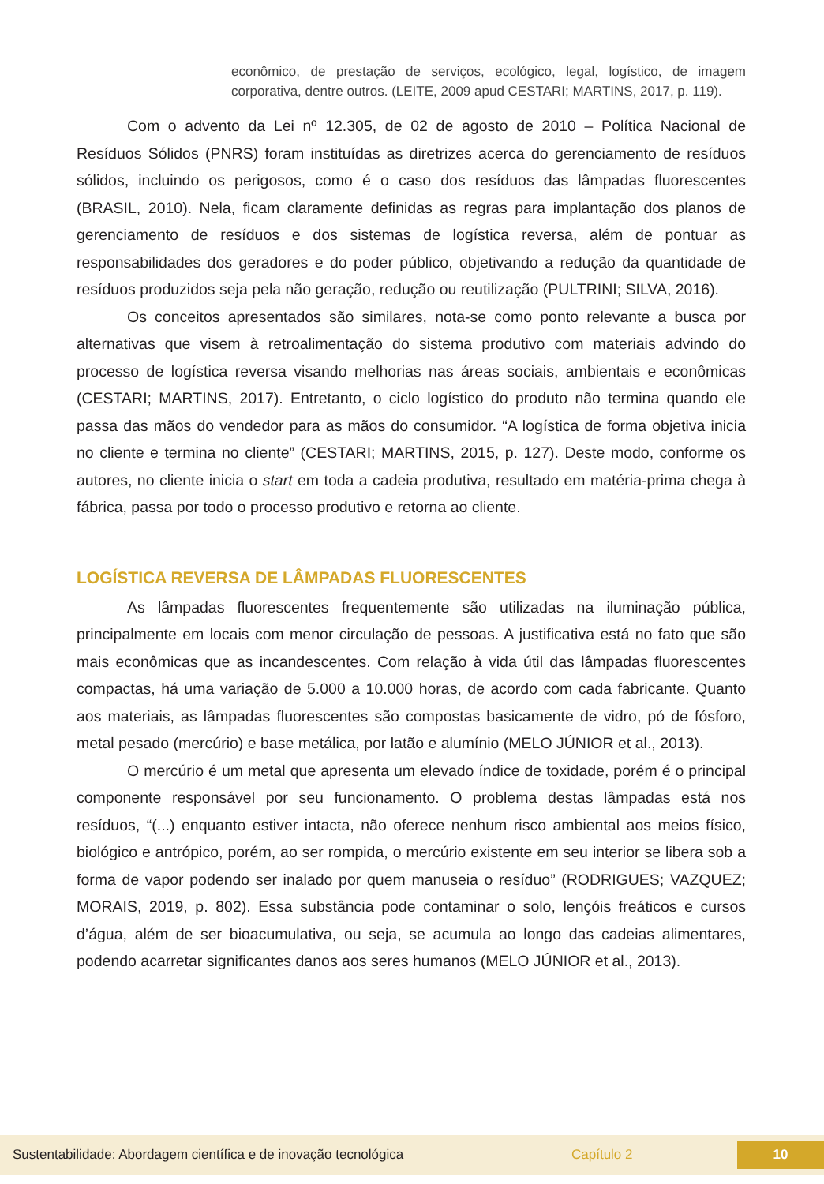econômico, de prestação de serviços, ecológico, legal, logístico, de imagem corporativa, dentre outros. (LEITE, 2009 apud CESTARI; MARTINS, 2017, p. 119).
Com o advento da Lei nº 12.305, de 02 de agosto de 2010 – Política Nacional de Resíduos Sólidos (PNRS) foram instituídas as diretrizes acerca do gerenciamento de resíduos sólidos, incluindo os perigosos, como é o caso dos resíduos das lâmpadas fluorescentes (BRASIL, 2010). Nela, ficam claramente definidas as regras para implantação dos planos de gerenciamento de resíduos e dos sistemas de logística reversa, além de pontuar as responsabilidades dos geradores e do poder público, objetivando a redução da quantidade de resíduos produzidos seja pela não geração, redução ou reutilização (PULTRINI; SILVA, 2016).
Os conceitos apresentados são similares, nota-se como ponto relevante a busca por alternativas que visem à retroalimentação do sistema produtivo com materiais advindo do processo de logística reversa visando melhorias nas áreas sociais, ambientais e econômicas (CESTARI; MARTINS, 2017). Entretanto, o ciclo logístico do produto não termina quando ele passa das mãos do vendedor para as mãos do consumidor. “A logística de forma objetiva inicia no cliente e termina no cliente” (CESTARI; MARTINS, 2015, p. 127). Deste modo, conforme os autores, no cliente inicia o start em toda a cadeia produtiva, resultado em matéria-prima chega à fábrica, passa por todo o processo produtivo e retorna ao cliente.
LOGÍSTICA REVERSA DE LÂMPADAS FLUORESCENTES
As lâmpadas fluorescentes frequentemente são utilizadas na iluminação pública, principalmente em locais com menor circulação de pessoas. A justificativa está no fato que são mais econômicas que as incandescentes. Com relação à vida útil das lâmpadas fluorescentes compactas, há uma variação de 5.000 a 10.000 horas, de acordo com cada fabricante. Quanto aos materiais, as lâmpadas fluorescentes são compostas basicamente de vidro, pó de fósforo, metal pesado (mercúrio) e base metálica, por latão e alumínio (MELO JÚNIOR et al., 2013).
O mercúrio é um metal que apresenta um elevado índice de toxidade, porém é o principal componente responsável por seu funcionamento. O problema destas lâmpadas está nos resíduos, “(...) enquanto estiver intacta, não oferece nenhum risco ambiental aos meios físico, biológico e antrópico, porém, ao ser rompida, o mercúrio existente em seu interior se libera sob a forma de vapor podendo ser inalado por quem manuseia o resíduo” (RODRIGUES; VAZQUEZ; MORAIS, 2019, p. 802). Essa substância pode contaminar o solo, lençóis freáticos e cursos d’água, além de ser bioacumulativa, ou seja, se acumula ao longo das cadeias alimentares, podendo acarretar significantes danos aos seres humanos (MELO JÚNIOR et al., 2013).
Sustentabilidade: Abordagem científica e de inovação tecnológica Capítulo 2 10